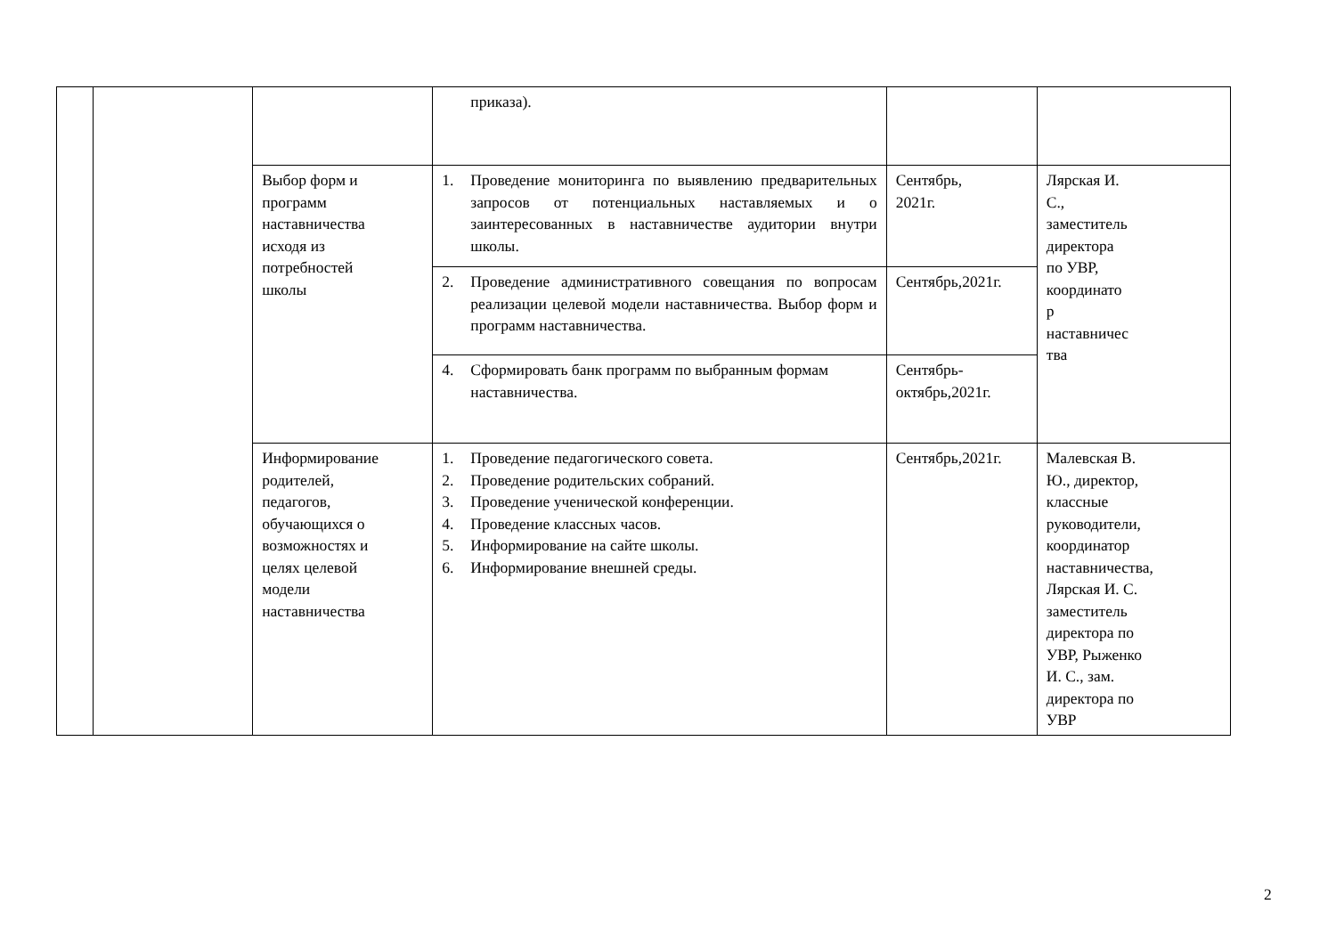| | | | приказа). | | |
| | | Выбор форм и программ наставничества исходя из потребностей школы | 1. Проведение мониторинга по выявлению предварительных запросов от потенциальных наставляемых и о заинтересованных в наставничестве аудитории внутри школы. | Сентябрь, 2021г. | Лярская И. С., заместитель директора по УВР, координато р наставничес тва |
| | | | 2. Проведение административного совещания по вопросам реализации целевой модели наставничества. Выбор форм и программ наставничества. | Сентябрь,2021г. | |
| | | | 4. Сформировать банк программ по выбранным формам наставничества. | Сентябрь- октябрь,2021г. | |
| | | Информирование родителей, педагогов, обучающихся о возможностях и целях целевой модели наставничества | 1. Проведение педагогического совета. 2. Проведение родительских собраний. 3. Проведение ученической конференции. 4. Проведение классных часов. 5. Информирование на сайте школы. 6. Информирование внешней среды. | Сентябрь,2021г. | Малевская В. Ю., директор, классные руководители, координатор наставничества, Лярская И. С. заместитель директора по УВР, Рыженко И. С., зам. директора по УВР |
2